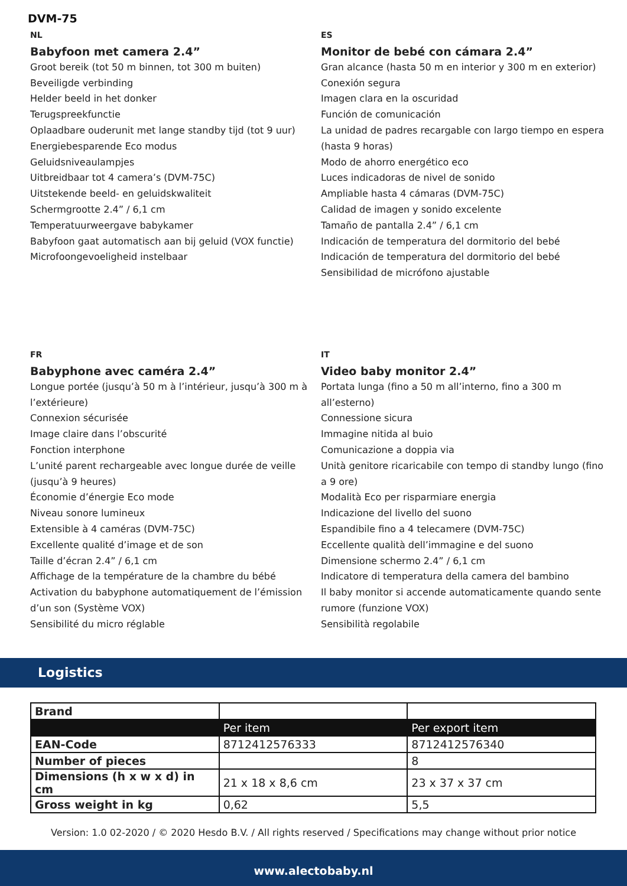DVM-75
NL
Babyfoon met camera 2.4”
Groot bereik (tot 50 m binnen, tot 300 m buiten)
Beveiligde verbinding
Helder beeld in het donker
Terugspreekfunctie
Oplaadbare ouderunit met lange standby tijd (tot 9 uur)
Energiebesparende Eco modus
Geluidsniveaulampjes
Uitbreidbaar tot 4 camera’s (DVM-75C)
Uitstekende beeld- en geluidskwaliteit
Schermgrootte 2.4” / 6,1 cm
Temperatuurweergave babykamer
Babyfoon gaat automatisch aan bij geluid (VOX functie)
Microfoongevoeligheid instelbaar
ES
Monitor de bebé con cámara 2.4”
Gran alcance (hasta 50 m en interior y 300 m en exterior)
Conexión segura
Imagen clara en la oscuridad
Función de comunicación
La unidad de padres recargable con largo tiempo en espera (hasta 9 horas)
Modo de ahorro energético eco
Luces indicadoras de nivel de sonido
Ampliable hasta 4 cámaras (DVM-75C)
Calidad de imagen y sonido excelente
Tamaño de pantalla 2.4” / 6,1 cm
Indicación de temperatura del dormitorio del bebé
Indicación de temperatura del dormitorio del bebé
Sensibilidad de micrófono ajustable
FR
Babyphone avec caméra 2.4”
Longue portée (jusqu’à 50 m à l’intérieur, jusqu’à 300 m à l’extérieure)
Connexion sécurisée
Image claire dans l’obscurité
Fonction interphone
L’unité parent rechargeable avec longue durée de veille (jusqu’à 9 heures)
Économie d’énergie Eco mode
Niveau sonore lumineux
Extensible à 4 caméras (DVM-75C)
Excellente qualité d’image et de son
Taille d’écran 2.4” / 6,1 cm
Affichage de la température de la chambre du bébé
Activation du babyphone automatiquement de l’émission d’un son (Système VOX)
Sensibilité du micro réglable
IT
Video baby monitor 2.4”
Portata lunga (fino a 50 m all’interno, fino a 300 m all’esterno)
Connessione sicura
Immagine nitida al buio
Comunicazione a doppia via
Unità genitore ricaricabile con tempo di standby lungo (fino a 9 ore)
Modalità Eco per risparmiare energia
Indicazione del livello del suono
Espandibile fino a 4 telecamere (DVM-75C)
Eccellente qualità dell’immagine e del suono
Dimensione schermo 2.4” / 6,1 cm
Indicatore di temperatura della camera del bambino
Il baby monitor si accende automaticamente quando sente rumore (funzione VOX)
Sensibilità regolabile
Logistics
| Brand | | |
| | Per item | Per export item |
| EAN-Code | 8712412576333 | 8712412576340 |
| Number of pieces | | 8 |
| Dimensions (h x w x d) in cm | 21 x 18 x 8,6 cm | 23 x 37 x 37 cm |
| Gross weight in kg | 0,62 | 5,5 |
Version: 1.0 02-2020 / © 2020 Hesdo B.V. / All rights reserved / Specifications may change without prior notice
www.alectobaby.nl